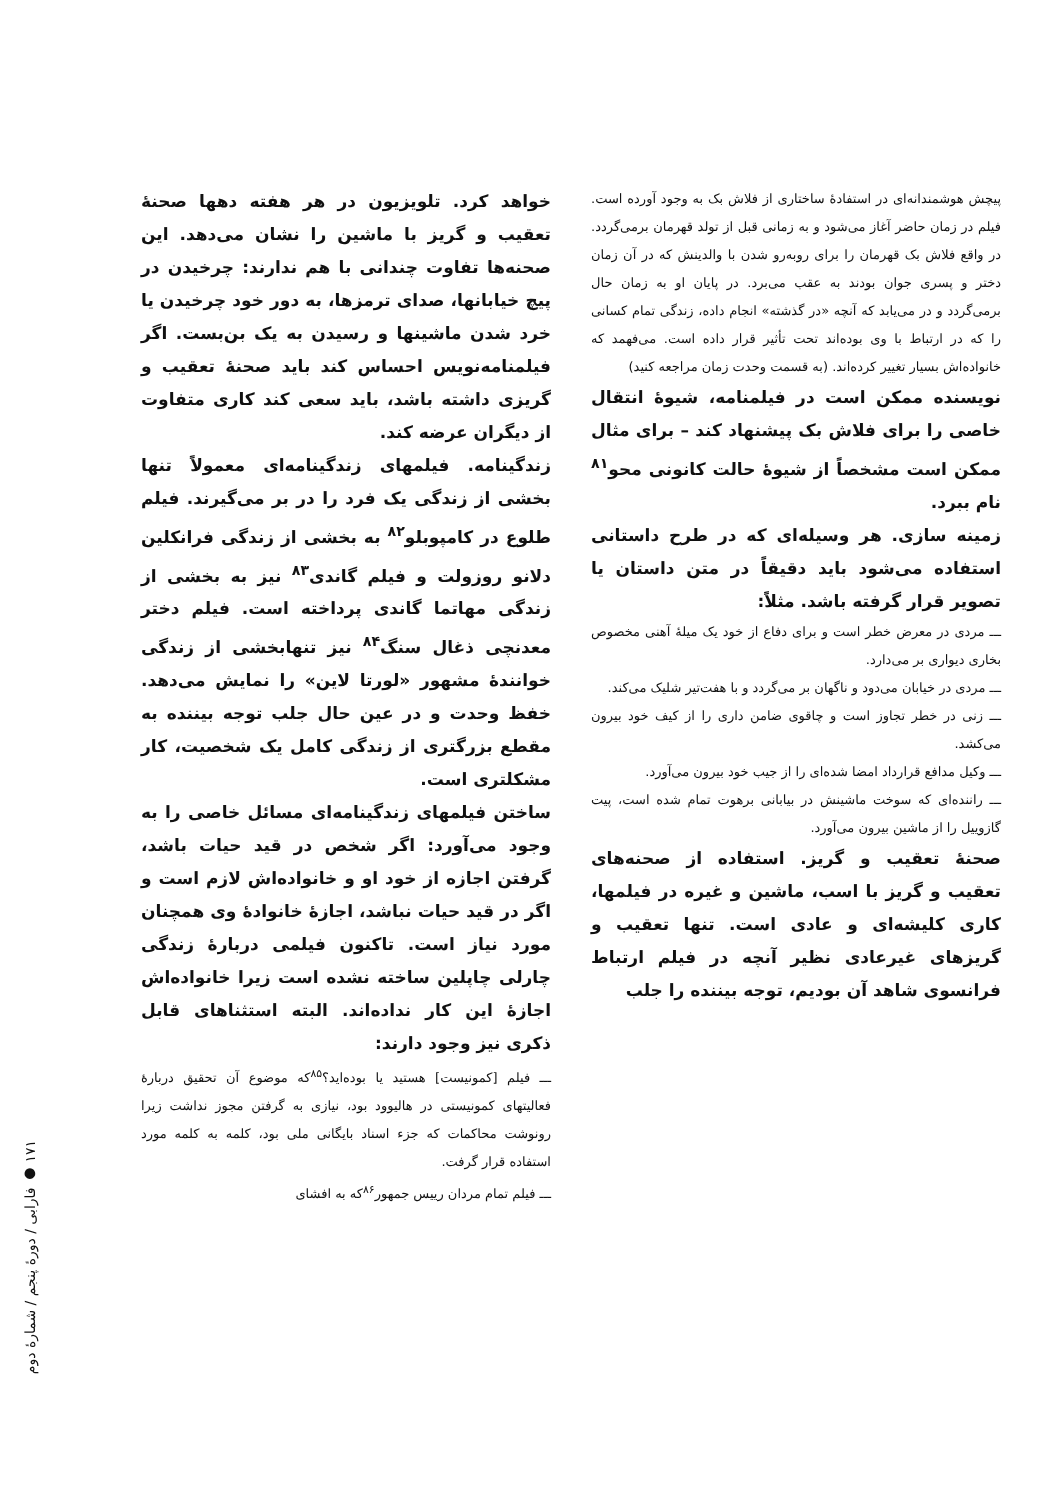پیچش هوشمندانه‌ای در استفادهٔ ساختاری از فلاش بک به وجود آورده است. فیلم در زمان حاضر آغاز می‌شود و به زمانی قبل از تولد قهرمان برمی‌گردد. در واقع فلاش بک قهرمان را برای روبه‌رو شدن با والدینش که در آن زمان دختر و پسری جوان بودند به عقب می‌برد. در پایان او به زمان حال برمی‌گردد و در می‌یابد که آنچه «در گذشته» انجام داده، زندگی تمام کسانی را که در ارتباط با وی بوده‌اند تحت تأثیر قرار داده است. می‌فهمد که خانواده‌اش بسیار تغییر کرده‌اند. (به قسمت وحدت زمان مراجعه کنید)
نویسنده ممکن است در فیلمنامه، شیوهٔ انتقال خاصی را برای فلاش بک پیشنهاد کند – برای مثال ممکن است مشخصاً از شیوهٔ حالت کانونی محو<sup>۸۱</sup> نام ببرد.
زمینه سازی. هر وسیله‌ای که در طرح داستانی استفاده می‌شود باید دقیقاً در متن داستان یا تصویر قرار گرفته باشد. مثلاً:
ـــ مردی در معرض خطر است و برای دفاع از خود یک میلهٔ آهنی مخصوص بخاری دیواری بر می‌دارد.
ـــ مردی در خیابان می‌دود و ناگهان بر می‌گردد و با هفت‌تیر شلیک می‌کند.
ـــ زنی در خطر تجاوز است و چاقوی ضامن داری را از کیف خود بیرون می‌کشد.
ـــ وکیل مدافع قرارداد امضا شده‌ای را از جیب خود بیرون می‌آورد.
ـــ راننده‌ای که سوخت ماشینش در بیابانی برهوت تمام شده است، پیت گازوییل را از ماشین بیرون می‌آورد.
صحنهٔ تعقیب و گریز. استفاده از صحنه‌های تعقیب و گریز با اسب، ماشین و غیره در فیلمها، کاری کلیشه‌ای و عادی است. تنها تعقیب و گریزهای غیرعادی نظیر آنچه در فیلم ارتباط فرانسوی شاهد آن بودیم، توجه بیننده را جلب
خواهد کرد. تلویزیون در هر هفته دهها صحنهٔ تعقیب و گریز با ماشین را نشان می‌دهد. این صحنه‌ها تفاوت چندانی با هم ندارند: چرخیدن در پیچ خیابانها، صدای ترمزها، به دور خود چرخیدن یا خرد شدن ماشینها و رسیدن به یک بن‌بست. اگر فیلمنامه‌نویس احساس کند باید صحنهٔ تعقیب و گریزی داشته باشد، باید سعی کند کاری متفاوت از دیگران عرضه کند.
زندگینامه. فیلمهای زندگینامه‌ای معمولاً تنها بخشی از زندگی یک فرد را در بر می‌گیرند. فیلم طلوع در کامپوبلو<sup>۸۲</sup> به بخشی از زندگی فرانکلین دلانو روزولت و فیلم گاندی<sup>۸۳</sup> نیز به بخشی از زندگی مهاتما گاندی پرداخته است. فیلم دختر معدنچی ذغال سنگ<sup>۸۴</sup> نیز تنهابخشی از زندگی خوانندهٔ مشهور «لورتا لاین» را نمایش می‌دهد. خفظ وحدت و در عین حال جلب توجه بیننده به مقطع بزرگتری از زندگی کامل یک شخصیت، کار مشکلتری است.
ساختن فیلمهای زندگینامه‌ای مسائل خاصی را به وجود می‌آورد: اگر شخص در قید حیات باشد، گرفتن اجازه از خود او و خانواده‌اش لازم است و اگر در قید حیات نباشد، اجازهٔ خانوادهٔ وی همچنان مورد نیاز است. تاکنون فیلمی دربارهٔ زندگی چارلی چاپلین ساخته نشده است زیرا خانواده‌اش اجازهٔ این کار نداده‌اند. البته استثناهای قابل ذکری نیز وجود دارند:
ـــ فیلم [کمونیست] هستید یا بوده‌اید؟<sup>۸۵</sup>که موضوع آن تحقیق دربارهٔ فعالیتهای کمونیستی در هالیوود بود، نیازی به گرفتن مجوز نداشت زیرا رونوشت محاکمات که جزء اسناد بایگانی ملی بود، کلمه به کلمه مورد استفاده قرار گرفت.
ـــ فیلم تمام مردان رییس جمهور<sup>۸۶</sup>که به افشای
۱۷۱ ● فارابی / دورهٔ پنجم / شمارهٔ دوم